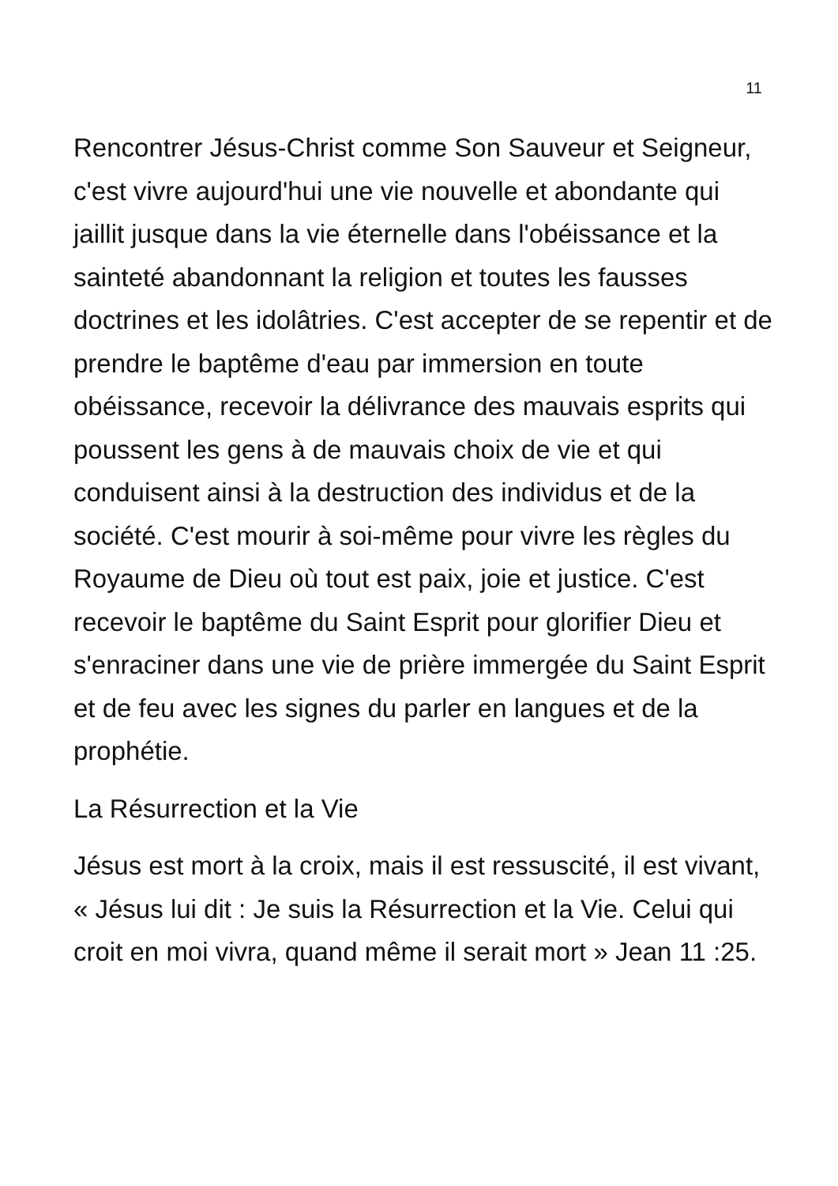11
Rencontrer Jésus-Christ comme Son Sauveur et Seigneur, c'est vivre aujourd'hui une vie nouvelle et abondante qui jaillit jusque dans la vie éternelle dans l'obéissance et la sainteté abandonnant la religion et toutes les fausses doctrines et les idolâtries. C'est accepter de se repentir et de prendre le baptême d'eau par immersion en toute obéissance, recevoir la délivrance des mauvais esprits qui poussent les gens à de mauvais choix de vie et qui conduisent ainsi à la destruction des individus et de la société. C'est mourir à soi-même pour vivre les règles du Royaume de Dieu où tout est paix, joie et justice. C'est recevoir le baptême du Saint Esprit pour glorifier Dieu et s'enraciner dans une vie de prière immergée du Saint Esprit et de feu avec les signes du parler en langues et de la prophétie.
La Résurrection et la Vie
Jésus est mort à la croix, mais il est ressuscité, il est vivant, « Jésus lui dit : Je suis la Résurrection et la Vie. Celui qui croit en moi vivra, quand même il serait mort » Jean 11 :25.